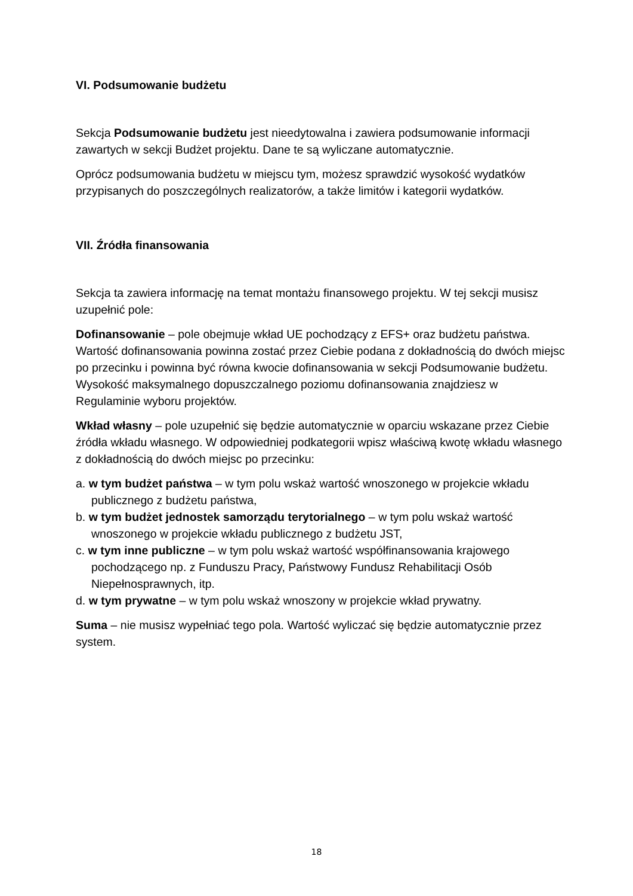VI. Podsumowanie budżetu
Sekcja Podsumowanie budżetu jest nieedytowalna i zawiera podsumowanie informacji zawartych w sekcji Budżet projektu. Dane te są wyliczane automatycznie.
Oprócz podsumowania budżetu w miejscu tym, możesz sprawdzić wysokość wydatków przypisanych do poszczególnych realizatorów, a także limitów i kategorii wydatków.
VII. Źródła finansowania
Sekcja ta zawiera informację na temat montażu finansowego projektu. W tej sekcji musisz uzupełnić pole:
Dofinansowanie – pole obejmuje wkład UE pochodzący z EFS+ oraz budżetu państwa. Wartość dofinansowania powinna zostać przez Ciebie podana z dokładnością do dwóch miejsc po przecinku i powinna być równa kwocie dofinansowania w sekcji Podsumowanie budżetu. Wysokość maksymalnego dopuszczalnego poziomu dofinansowania znajdziesz w Regulaminie wyboru projektów.
Wkład własny – pole uzupełnić się będzie automatycznie w oparciu wskazane przez Ciebie źródła wkładu własnego. W odpowiedniej podkategorii wpisz właściwą kwotę wkładu własnego z dokładnością do dwóch miejsc po przecinku:
a. w tym budżet państwa – w tym polu wskaż wartość wnoszonego w projekcie wkładu publicznego z budżetu państwa,
b. w tym budżet jednostek samorządu terytorialnego – w tym polu wskaż wartość wnoszonego w projekcie wkładu publicznego z budżetu JST,
c. w tym inne publiczne – w tym polu wskaż wartość współfinansowania krajowego pochodzącego np. z Funduszu Pracy, Państwowy Fundusz Rehabilitacji Osób Niepełnosprawnych, itp.
d. w tym prywatne – w tym polu wskaż wnoszony w projekcie wkład prywatny.
Suma – nie musisz wypełniać tego pola. Wartość wyliczać się będzie automatycznie przez system.
18